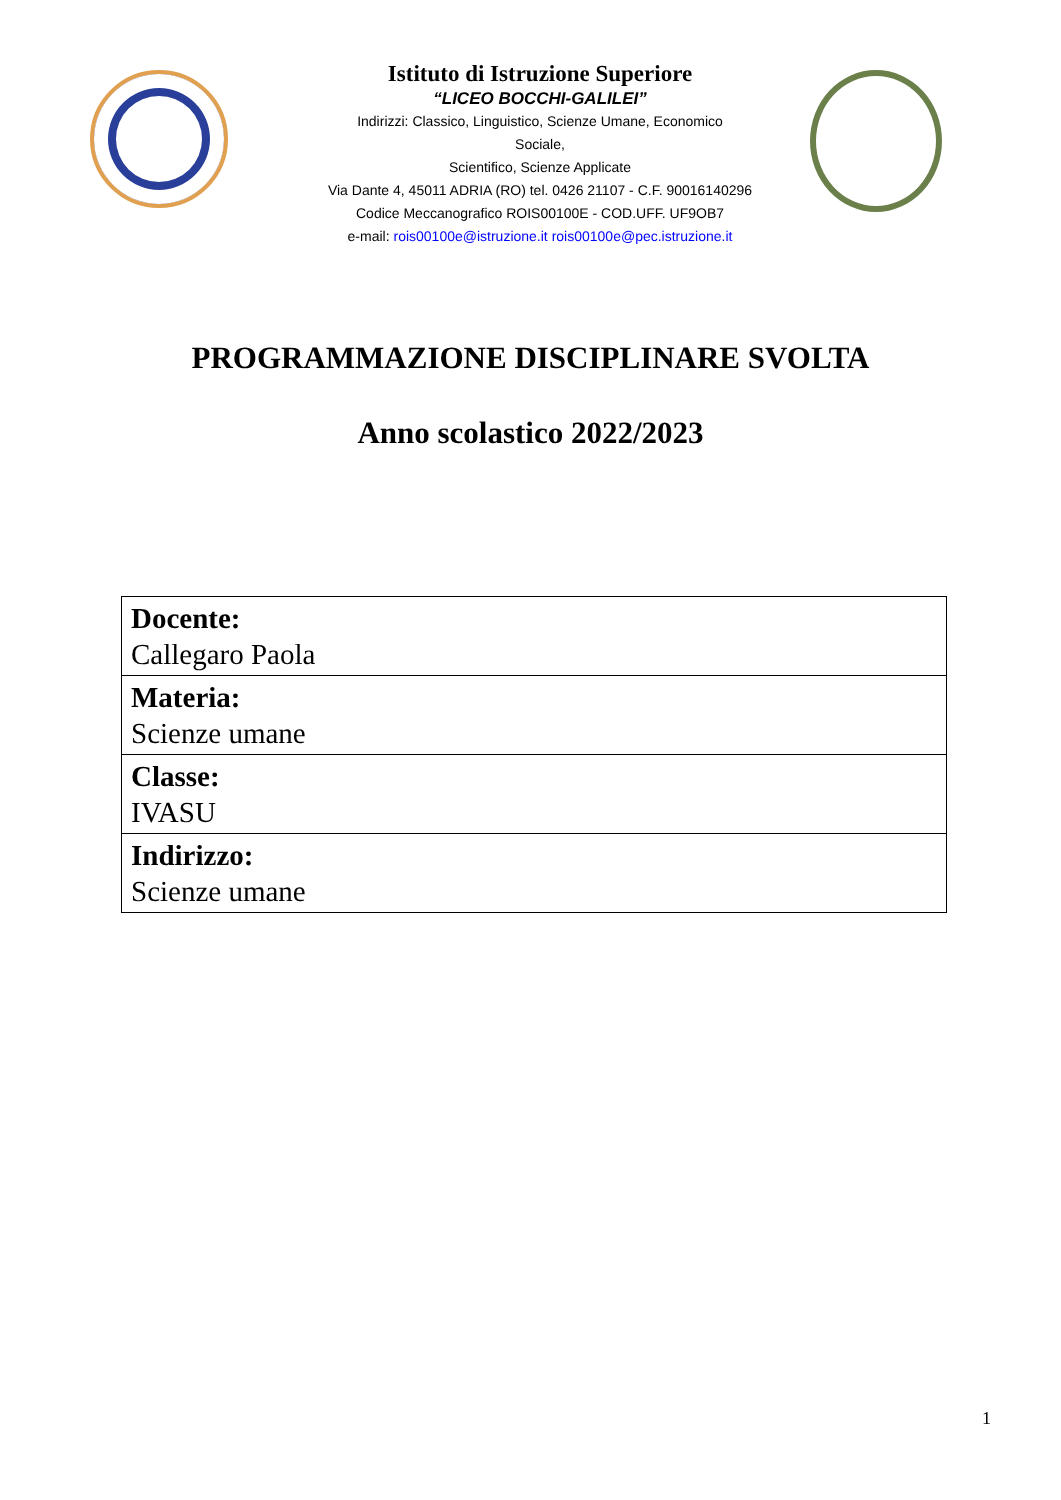Istituto di Istruzione Superiore
“LICEO BOCCHI-GALILEI”
Indirizzi: Classico, Linguistico, Scienze Umane, Economico
Sociale,
Scientifico, Scienze Applicate
Via Dante 4, 45011 ADRIA (RO) tel. 0426 21107 - C.F. 90016140296
Codice Meccanografico ROIS00100E - COD.UFF. UF9OB7
e-mail: rois00100e@istruzione.it rois00100e@pec.istruzione.it
PROGRAMMAZIONE DISCIPLINARE SVOLTA
Anno scolastico 2022/2023
| Docente: Callegaro Paola |
| Materia: Scienze umane |
| Classe: IVASU |
| Indirizzo: Scienze umane |
1